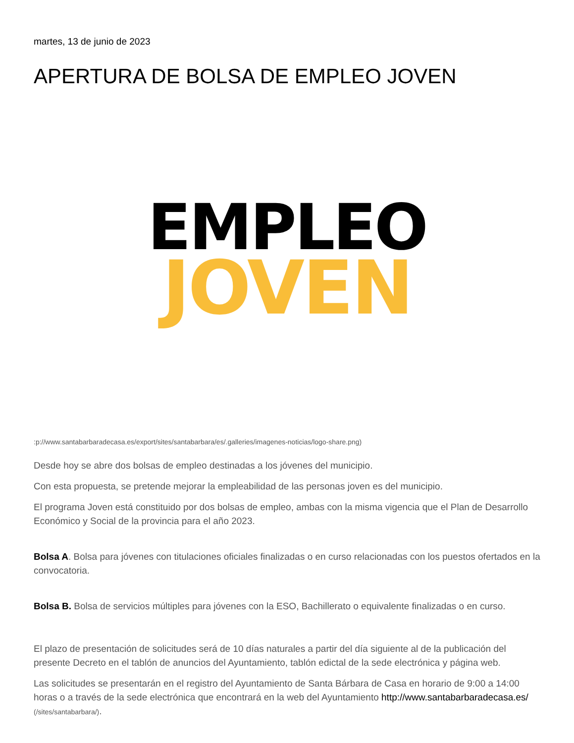martes, 13 de junio de 2023
APERTURA DE BOLSA DE EMPLEO JOVEN
EMPLEO
JOVEN
:p://www.santabarbaradecasa.es/export/sites/santabarbara/es/.galleries/imagenes-noticias/logo-share.png)
Desde hoy se abre dos bolsas de empleo destinadas a los jóvenes del municipio.
Con esta propuesta, se pretende mejorar la empleabilidad de las personas joven es del municipio.
El programa Joven está constituido por dos bolsas de empleo, ambas con la misma vigencia que el Plan de Desarrollo Económico y Social de la provincia para el año 2023.
Bolsa A. Bolsa para jóvenes con titulaciones oficiales finalizadas o en curso relacionadas con los puestos ofertados en la convocatoria.
Bolsa B. Bolsa de servicios múltiples para jóvenes con la ESO, Bachillerato o equivalente finalizadas o en curso.
El plazo de presentación de solicitudes será de 10 días naturales a partir del día siguiente al de la publicación del presente Decreto en el tablón de anuncios del Ayuntamiento, tablón edictal de la sede electrónica y página web.
Las solicitudes se presentarán en el registro del Ayuntamiento de Santa Bárbara de Casa en horario de 9:00 a 14:00 horas o a través de la sede electrónica que encontrará en la web del Ayuntamiento http://www.santabarbaradecasa.es/ (/sites/santabarbara/).